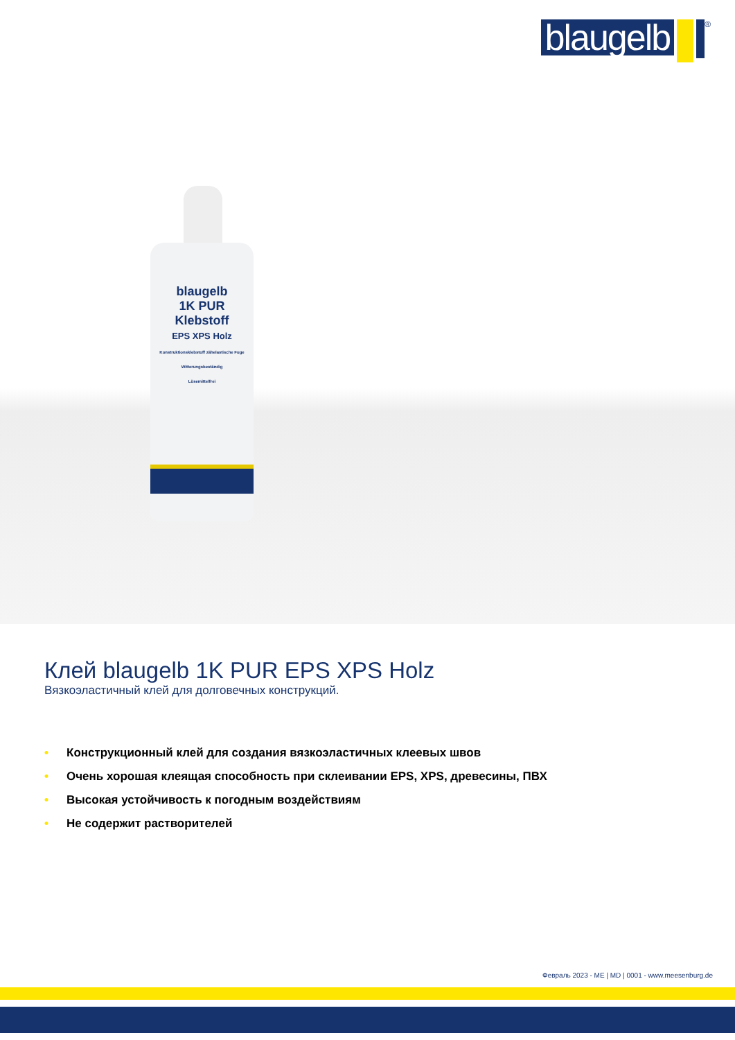blaugelb
<sup>®</sup>
blaugelb
1K PUR
Klebstoff
EPS XPS Holz
Konstruktionsklebstoff zähelastische Fuge
Witterungsbeständig
Lösemittelfrei
Клей blaugelb 1K PUR EPS XPS Holz
Вязкоэластичный клей для долговечных конструкций.
• Конструкционный клей для создания вязкоэластичных клеевых швов
• Очень хорошая клеящая способность при склеивании EPS, XPS, древесины, ПВХ
• Высокая устойчивость к погодным воздействиям
• Не содержит растворителей
Февраль 2023 - ME | MD | 0001 - www.meesenburg.de